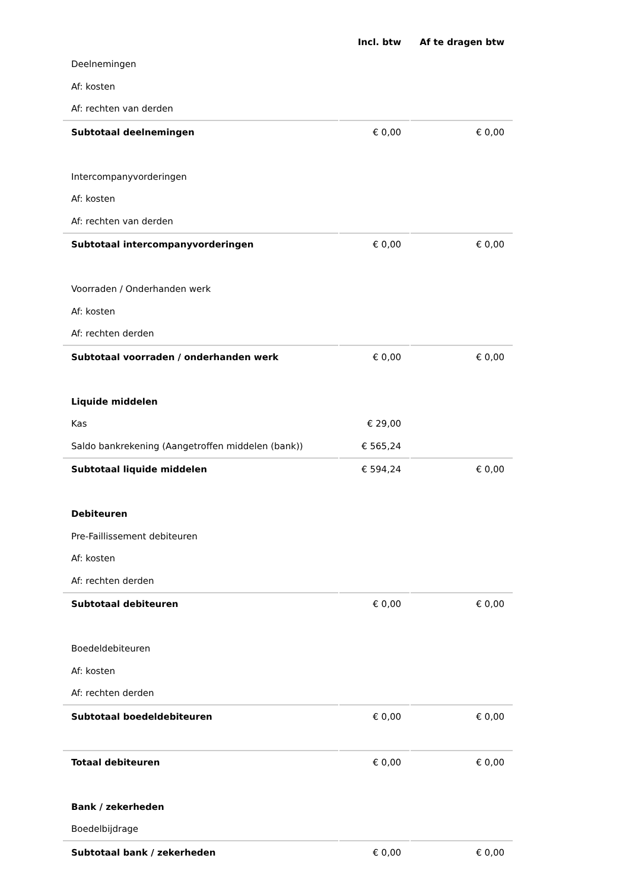| | Incl. btw | Af te dragen btw |
| --- | --- | --- |
| Deelnemingen | | |
| Af: kosten | | |
| Af: rechten van derden | | |
| Subtotaal deelnemingen | € 0,00 | € 0,00 |
| Intercompanyvorderingen | | |
| Af: kosten | | |
| Af: rechten van derden | | |
| Subtotaal intercompanyvorderingen | € 0,00 | € 0,00 |
| Voorraden / Onderhanden werk | | |
| Af: kosten | | |
| Af: rechten derden | | |
| Subtotaal voorraden / onderhanden werk | € 0,00 | € 0,00 |
| Liquide middelen | | |
| Kas | € 29,00 | |
| Saldo bankrekening (Aangetroffen middelen (bank)) | € 565,24 | |
| Subtotaal liquide middelen | € 594,24 | € 0,00 |
| Debiteuren | | |
| Pre-Faillissement debiteuren | | |
| Af: kosten | | |
| Af: rechten derden | | |
| Subtotaal debiteuren | € 0,00 | € 0,00 |
| Boedeldebiteuren | | |
| Af: kosten | | |
| Af: rechten derden | | |
| Subtotaal boedeldebiteuren | € 0,00 | € 0,00 |
| Totaal debiteuren | € 0,00 | € 0,00 |
| Bank / zekerheden | | |
| Boedelbijdrage | | |
| Subtotaal bank / zekerheden | € 0,00 | € 0,00 |